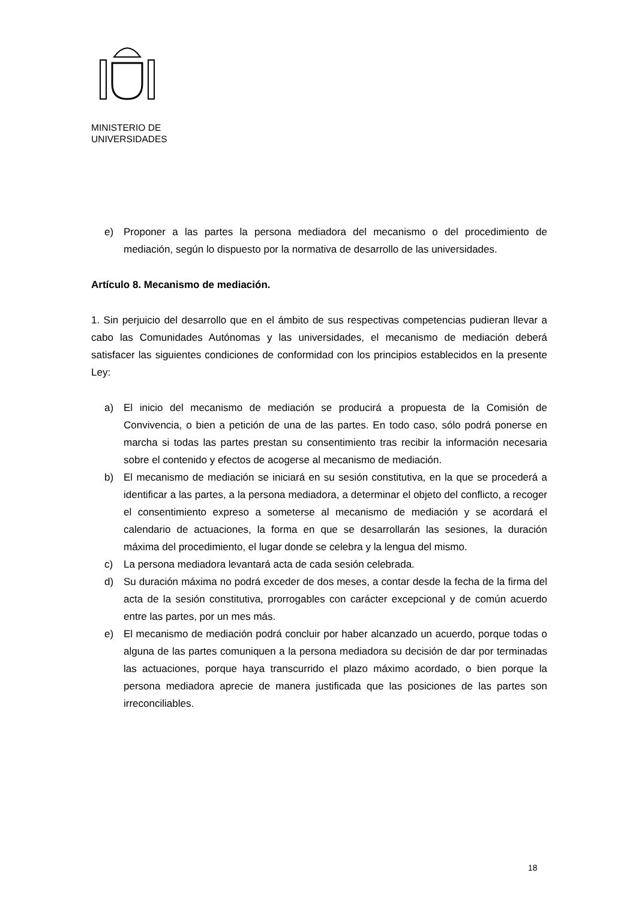MINISTERIO DE
UNIVERSIDADES
e) Proponer a las partes la persona mediadora del mecanismo o del procedimiento de mediación, según lo dispuesto por la normativa de desarrollo de las universidades.
Artículo 8. Mecanismo de mediación.
1. Sin perjuicio del desarrollo que en el ámbito de sus respectivas competencias pudieran llevar a cabo las Comunidades Autónomas y las universidades, el mecanismo de mediación deberá satisfacer las siguientes condiciones de conformidad con los principios establecidos en la presente Ley:
a) El inicio del mecanismo de mediación se producirá a propuesta de la Comisión de Convivencia, o bien a petición de una de las partes. En todo caso, sólo podrá ponerse en marcha si todas las partes prestan su consentimiento tras recibir la información necesaria sobre el contenido y efectos de acogerse al mecanismo de mediación.
b) El mecanismo de mediación se iniciará en su sesión constitutiva, en la que se procederá a identificar a las partes, a la persona mediadora, a determinar el objeto del conflicto, a recoger el consentimiento expreso a someterse al mecanismo de mediación y se acordará el calendario de actuaciones, la forma en que se desarrollarán las sesiones, la duración máxima del procedimiento, el lugar donde se celebra y la lengua del mismo.
c) La persona mediadora levantará acta de cada sesión celebrada.
d) Su duración máxima no podrá exceder de dos meses, a contar desde la fecha de la firma del acta de la sesión constitutiva, prorrogables con carácter excepcional y de común acuerdo entre las partes, por un mes más.
e) El mecanismo de mediación podrá concluir por haber alcanzado un acuerdo, porque todas o alguna de las partes comuniquen a la persona mediadora su decisión de dar por terminadas las actuaciones, porque haya transcurrido el plazo máximo acordado, o bien porque la persona mediadora aprecie de manera justificada que las posiciones de las partes son irreconciliables.
18